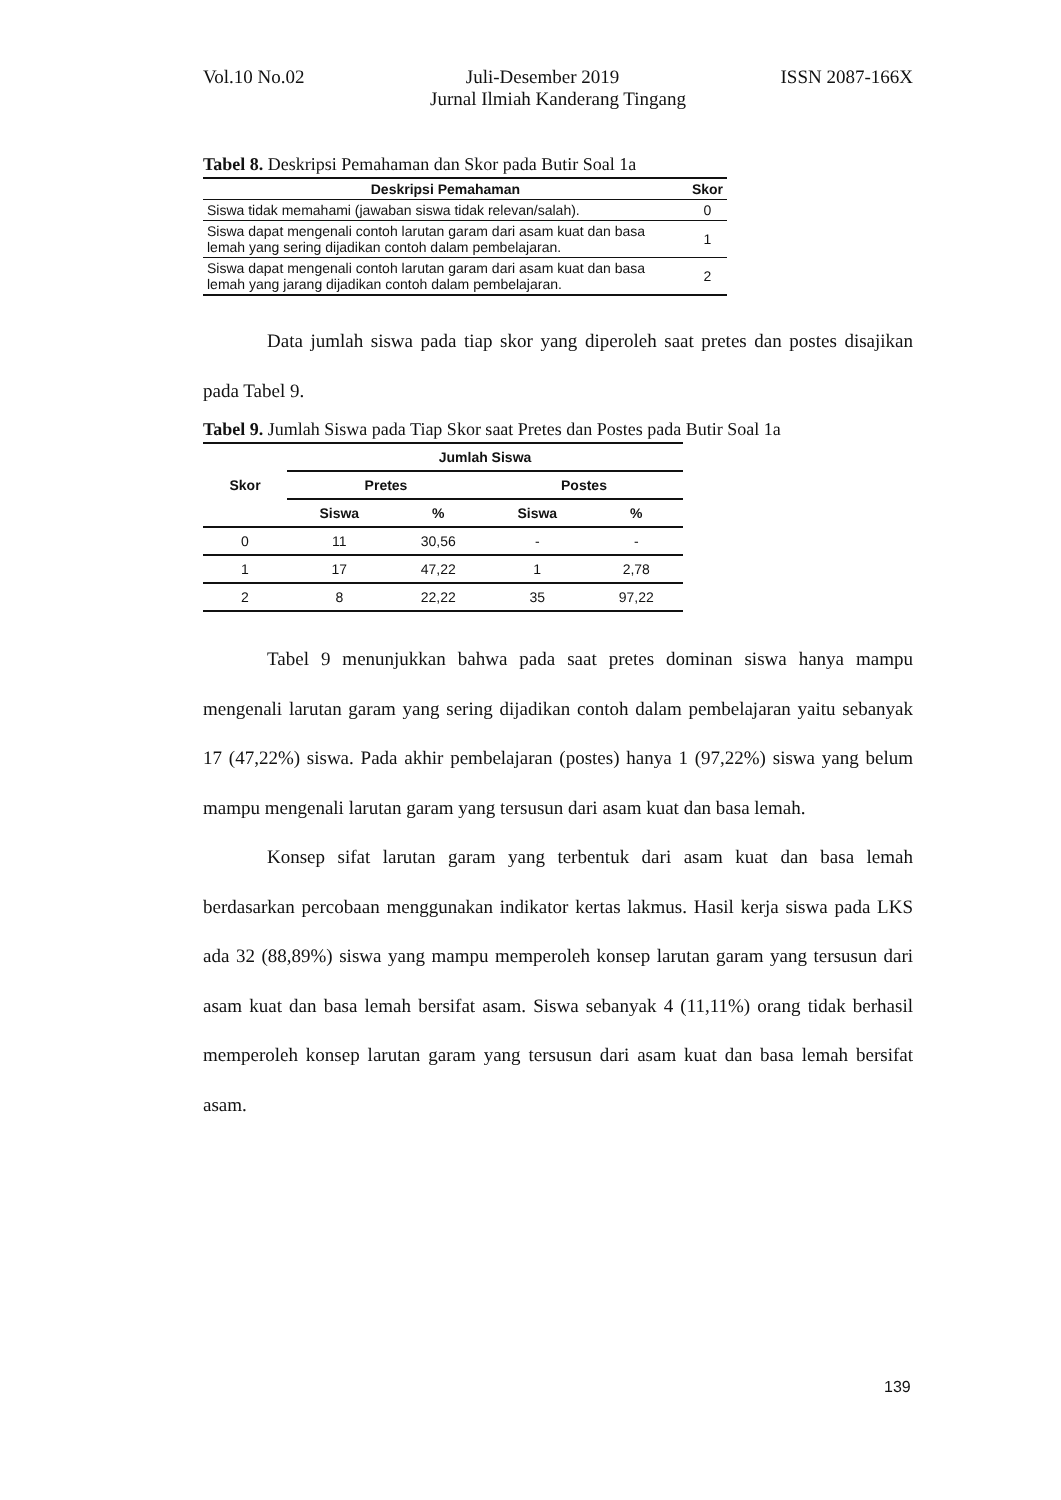Vol.10 No.02 Juli-Desember 2019 ISSN 2087-166X
Jurnal Ilmiah Kanderang Tingang
Tabel 8. Deskripsi Pemahaman dan Skor pada Butir Soal 1a
| Deskripsi Pemahaman | Skor |
| --- | --- |
| Siswa tidak memahami (jawaban siswa tidak relevan/salah). | 0 |
| Siswa dapat mengenali contoh larutan garam dari asam kuat dan basa lemah yang sering dijadikan contoh dalam pembelajaran. | 1 |
| Siswa dapat mengenali contoh larutan garam dari asam kuat dan basa lemah yang jarang dijadikan contoh dalam pembelajaran. | 2 |
Data jumlah siswa pada tiap skor yang diperoleh saat pretes dan postes disajikan pada Tabel 9.
Tabel 9. Jumlah Siswa pada Tiap Skor saat Pretes dan Postes pada Butir Soal 1a
| Skor | Jumlah Siswa | | | |
| --- | --- | --- | --- | --- |
| | Pretes | | Postes | |
| | Siswa | % | Siswa | % |
| 0 | 11 | 30,56 | - | - |
| 1 | 17 | 47,22 | 1 | 2,78 |
| 2 | 8 | 22,22 | 35 | 97,22 |
Tabel 9 menunjukkan bahwa pada saat pretes dominan siswa hanya mampu mengenali larutan garam yang sering dijadikan contoh dalam pembelajaran yaitu sebanyak 17 (47,22%) siswa. Pada akhir pembelajaran (postes) hanya 1 (97,22%) siswa yang belum mampu mengenali larutan garam yang tersusun dari asam kuat dan basa lemah.
Konsep sifat larutan garam yang terbentuk dari asam kuat dan basa lemah berdasarkan percobaan menggunakan indikator kertas lakmus. Hasil kerja siswa pada LKS ada 32 (88,89%) siswa yang mampu memperoleh konsep larutan garam yang tersusun dari asam kuat dan basa lemah bersifat asam. Siswa sebanyak 4 (11,11%) orang tidak berhasil memperoleh konsep larutan garam yang tersusun dari asam kuat dan basa lemah bersifat asam.
139